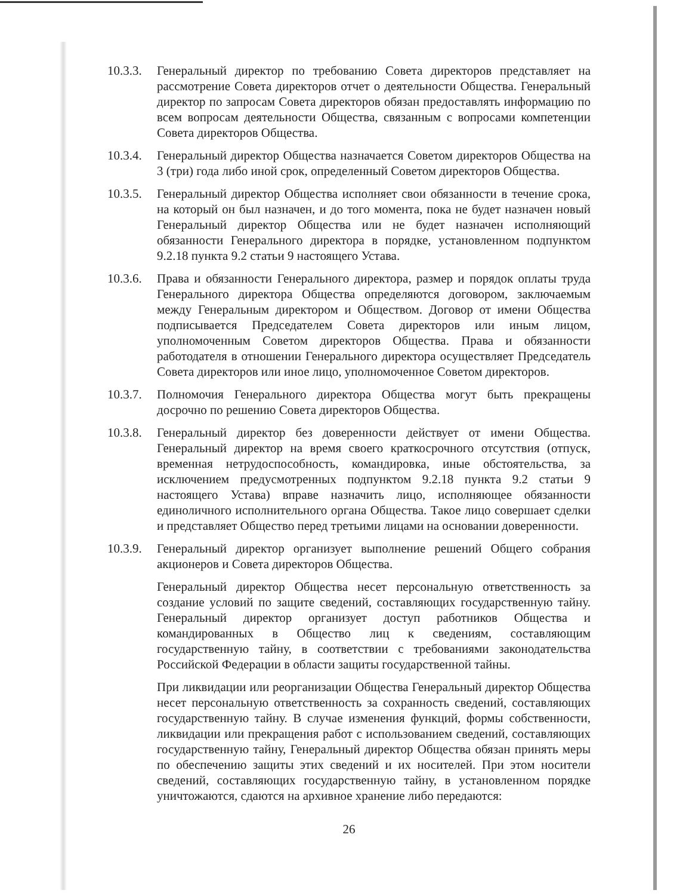10.3.3.
Генеральный директор по требованию Совета директоров представляет на рассмотрение Совета директоров отчет о деятельности Общества. Генеральный директор по запросам Совета директоров обязан предоставлять информацию по всем вопросам деятельности Общества, связанным с вопросами компетенции Совета директоров Общества.
10.3.4.
Генеральный директор Общества назначается Советом директоров Общества на 3 (три) года либо иной срок, определенный Советом директоров Общества.
10.3.5.
Генеральный директор Общества исполняет свои обязанности в течение срока, на который он был назначен, и до того момента, пока не будет назначен новый Генеральный директор Общества или не будет назначен исполняющий обязанности Генерального директора в порядке, установленном подпунктом 9.2.18 пункта 9.2 статьи 9 настоящего Устава.
10.3.6.
Права и обязанности Генерального директора, размер и порядок оплаты труда Генерального директора Общества определяются договором, заключаемым между Генеральным директором и Обществом. Договор от имени Общества подписывается Председателем Совета директоров или иным лицом, уполномоченным Советом директоров Общества. Права и обязанности работодателя в отношении Генерального директора осуществляет Председатель Совета директоров или иное лицо, уполномоченное Советом директоров.
10.3.7.
Полномочия Генерального директора Общества могут быть прекращены досрочно по решению Совета директоров Общества.
10.3.8.
Генеральный директор без доверенности действует от имени Общества. Генеральный директор на время своего краткосрочного отсутствия (отпуск, временная нетрудоспособность, командировка, иные обстоятельства, за исключением предусмотренных подпунктом 9.2.18 пункта 9.2 статьи 9 настоящего Устава) вправе назначить лицо, исполняющее обязанности единоличного исполнительного органа Общества. Такое лицо совершает сделки и представляет Общество перед третьими лицами на основании доверенности.
10.3.9.
Генеральный директор организует выполнение решений Общего собрания акционеров и Совета директоров Общества.
Генеральный директор Общества несет персональную ответственность за создание условий по защите сведений, составляющих государственную тайну. Генеральный директор организует доступ работников Общества и командированных в Общество лиц к сведениям, составляющим государственную тайну, в соответствии с требованиями законодательства Российской Федерации в области защиты государственной тайны.
При ликвидации или реорганизации Общества Генеральный директор Общества несет персональную ответственность за сохранность сведений, составляющих государственную тайну. В случае изменения функций, формы собственности, ликвидации или прекращения работ с использованием сведений, составляющих государственную тайну, Генеральный директор Общества обязан принять меры по обеспечению защиты этих сведений и их носителей. При этом носители сведений, составляющих государственную тайну, в установленном порядке уничтожаются, сдаются на архивное хранение либо передаются:
26